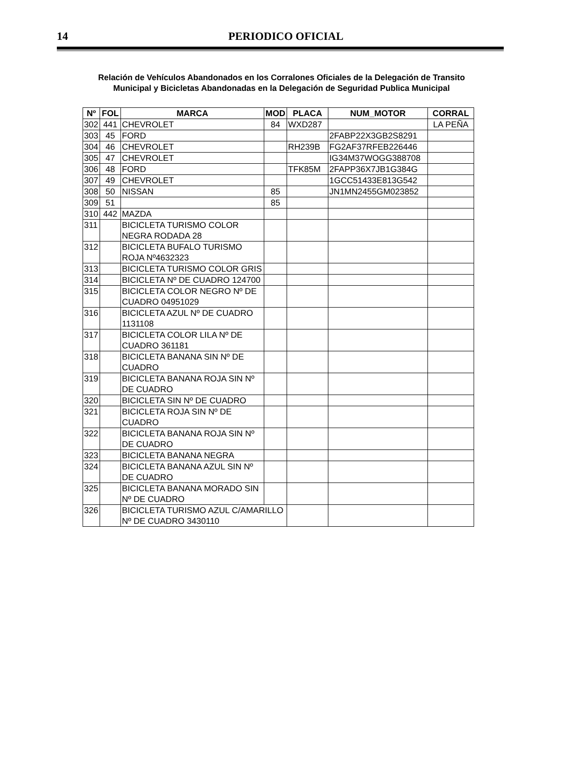14
PERIODICO OFICIAL
Relación de Vehículos Abandonados en los Corralones Oficiales de la Delegación de Transito
Municipal y Bicicletas Abandonadas en la Delegación de Seguridad Publica Municipal
| Nº | FOL | MARCA | MOD | PLACA | NUM_MOTOR | CORRAL |
| --- | --- | --- | --- | --- | --- | --- |
| 302 | 441 | CHEVROLET | 84 | WXD287 | | LA PEÑA |
| 303 | 45 | FORD | | | 2FABP22X3GB2S8291 | |
| 304 | 46 | CHEVROLET | | RH239B | FG2AF37RFEB226446 | |
| 305 | 47 | CHEVROLET | | | IG34M37WOGG388708 | |
| 306 | 48 | FORD | | TFK85M | 2FAPP36X7JB1G384G | |
| 307 | 49 | CHEVROLET | | | 1GCC51433E813G542 | |
| 308 | 50 | NISSAN | 85 | | JN1MN2455GM023852 | |
| 309 | 51 | | 85 | | | |
| 310 | 442 | MAZDA | | | | |
| 311 | | BICICLETA TURISMO COLOR NEGRA RODADA 28 | | | | |
| 312 | | BICICLETA BUFALO TURISMO ROJA Nº4632323 | | | | |
| 313 | | BICICLETA TURISMO COLOR GRIS | | | | |
| 314 | | BICICLETA Nº DE CUADRO 124700 | | | | |
| 315 | | BICICLETA COLOR NEGRO Nº DE CUADRO 04951029 | | | | |
| 316 | | BICICLETA AZUL Nº DE CUADRO 1131108 | | | | |
| 317 | | BICICLETA COLOR LILA Nº DE CUADRO 361181 | | | | |
| 318 | | BICICLETA BANANA SIN Nº DE CUADRO | | | | |
| 319 | | BICICLETA BANANA ROJA SIN Nº DE CUADRO | | | | |
| 320 | | BICICLETA SIN Nº DE CUADRO | | | | |
| 321 | | BICICLETA ROJA SIN Nº DE CUADRO | | | | |
| 322 | | BICICLETA BANANA ROJA SIN Nº DE CUADRO | | | | |
| 323 | | BICICLETA BANANA NEGRA | | | | |
| 324 | | BICICLETA BANANA AZUL SIN Nº DE CUADRO | | | | |
| 325 | | BICICLETA BANANA MORADO SIN Nº DE CUADRO | | | | |
| 326 | | BICICLETA TURISMO AZUL C/AMARILLO Nº DE CUADRO 3430110 | | | | |